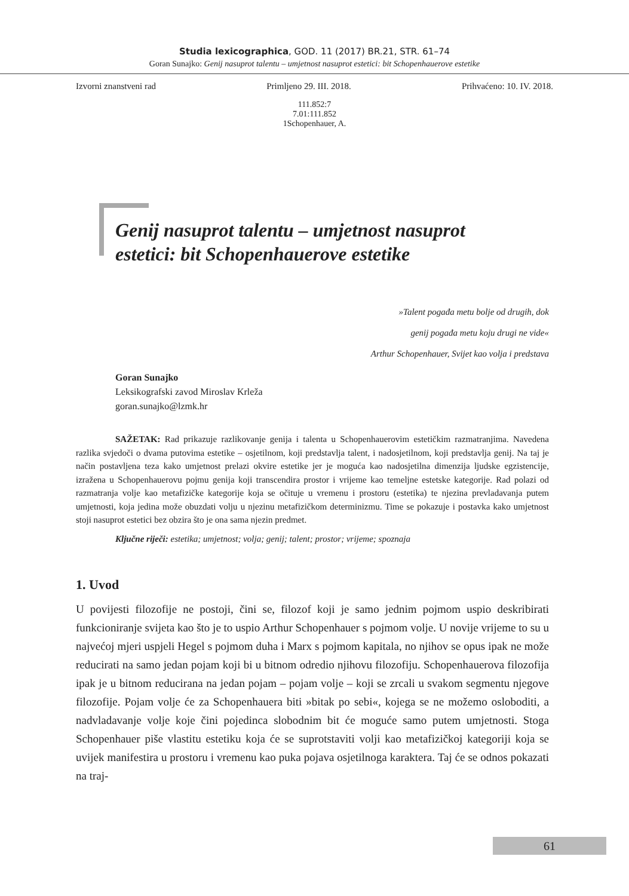Studia lexicographica, GOD. 11 (2017) BR.21, STR. 61–74
Goran Sunajko: Genij nasuprot talentu – umjetnost nasuprot estetici: bit Schopenhauerove estetike
Izvorni znanstveni rad Primljeno 29. III. 2018. Prihvaćeno: 10. IV. 2018.
111.852:7
7.01:111.852
1Schopenhauer, A.
Genij nasuprot talentu – umjetnost nasuprot
estetici: bit Schopenhauerove estetike
»Talent pogađa metu bolje od drugih, dok
genij pogađa metu koju drugi ne vide«
Arthur Schopenhauer, Svijet kao volja i predstava
Goran Sunajko
Leksikografski zavod Miroslav Krleža
goran.sunajko@lzmk.hr
SAŽETAK: Rad prikazuje razlikovanje genija i talenta u Schopenhauerovim estetičkim razmatranjima. Navedena razlika svjedoči o dvama putovima estetike – osjetilnom, koji predstavlja talent, i nadosjetilnom, koji predstavlja genij. Na taj je način postavljena teza kako umjetnost prelazi okvire estetike jer je moguća kao nadosjetilna dimenzija ljudske egzistencije, izražena u Schopenhauerovu pojmu genija koji transcendira prostor i vrijeme kao temeljne estetske kategorije. Rad polazi od razmatranja volje kao metafizičke kategorije koja se očituje u vremenu i prostoru (estetika) te njezina prevladavanja putem umjetnosti, koja jedina može obuzdati volju u njezinu metafizičkom determinizmu. Time se pokazuje i postavka kako umjetnost stoji nasuprot estetici bez obzira što je ona sama njezin predmet.
Ključne riječi: estetika; umjetnost; volja; genij; talent; prostor; vrijeme; spoznaja
1. Uvod
U povijesti filozofije ne postoji, čini se, filozof koji je samo jednim pojmom uspio deskribirati funkcioniranje svijeta kao što je to uspio Arthur Schopenhauer s pojmom volje. U novije vrijeme to su u najvećoj mjeri uspjeli Hegel s pojmom duha i Marx s pojmom kapitala, no njihov se opus ipak ne može reducirati na samo jedan pojam koji bi u bitnom odredio njihovu filozofiju. Schopenhauerova filozofija ipak je u bitnom reducirana na jedan pojam – pojam volje – koji se zrcali u svakom segmentu njegove filozofije. Pojam volje će za Schopenhauera biti »bitak po sebi«, kojega se ne možemo osloboditi, a nadvladavanje volje koje čini pojedinca slobodnim bit će moguće samo putem umjetnosti. Stoga Schopenhauer piše vlastitu estetiku koja će se suprotstaviti volji kao metafizičkoj kategoriji koja se uvijek manifestira u prostoru i vremenu kao puka pojava osjetilnoga karaktera. Taj će se odnos pokazati na traj-
61